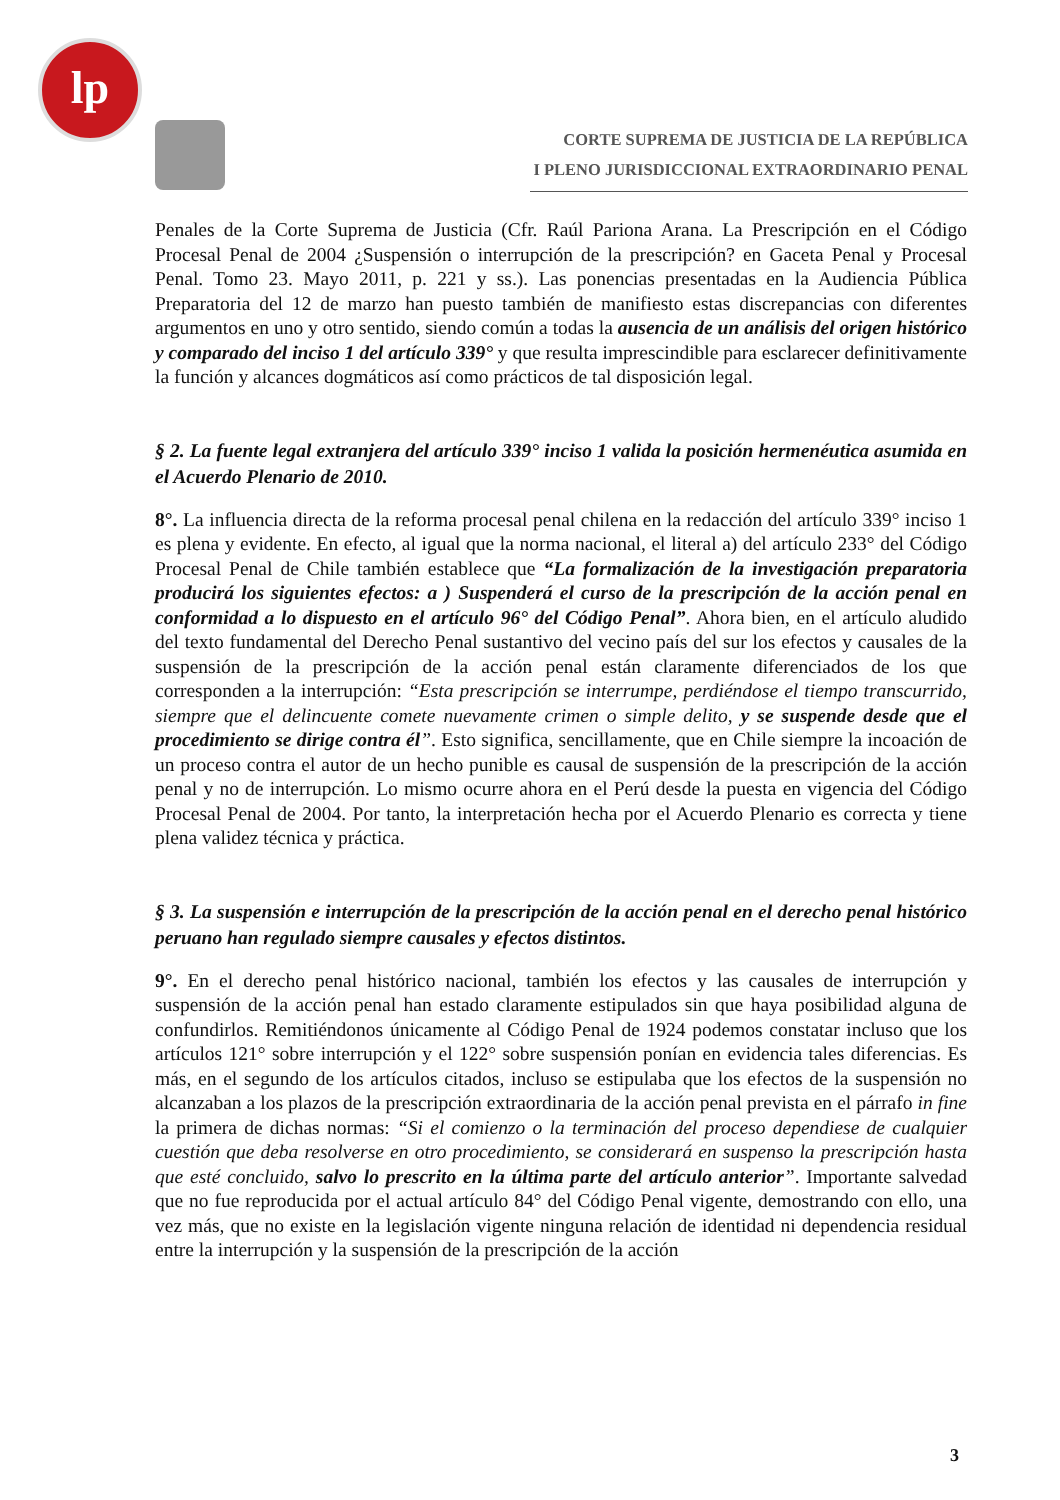lp
CORTE SUPREMA DE JUSTICIA DE LA REPÚBLICA
I PLENO JURISDICCIONAL EXTRAORDINARIO PENAL
Penales de la Corte Suprema de Justicia (Cfr. Raúl Pariona Arana. La Prescripción en el Código Procesal Penal de 2004 ¿Suspensión o interrupción de la prescripción? en Gaceta Penal y Procesal Penal. Tomo 23. Mayo 2011, p. 221 y ss.). Las ponencias presentadas en la Audiencia Pública Preparatoria del 12 de marzo han puesto también de manifiesto estas discrepancias con diferentes argumentos en uno y otro sentido, siendo común a todas la ausencia de un análisis del origen histórico y comparado del inciso 1 del artículo 339° y que resulta imprescindible para esclarecer definitivamente la función y alcances dogmáticos así como prácticos de tal disposición legal.
§ 2. La fuente legal extranjera del artículo 339° inciso 1 valida la posición hermenéutica asumida en el Acuerdo Plenario de 2010.
8°. La influencia directa de la reforma procesal penal chilena en la redacción del artículo 339° inciso 1 es plena y evidente. En efecto, al igual que la norma nacional, el literal a) del artículo 233° del Código Procesal Penal de Chile también establece que “La formalización de la investigación preparatoria producirá los siguientes efectos: a ) Suspenderá el curso de la prescripción de la acción penal en conformidad a lo dispuesto en el artículo 96° del Código Penal”. Ahora bien, en el artículo aludido del texto fundamental del Derecho Penal sustantivo del vecino país del sur los efectos y causales de la suspensión de la prescripción de la acción penal están claramente diferenciados de los que corresponden a la interrupción: “Esta prescripción se interrumpe, perdiéndose el tiempo transcurrido, siempre que el delincuente comete nuevamente crimen o simple delito, y se suspende desde que el procedimiento se dirige contra él”. Esto significa, sencillamente, que en Chile siempre la incoación de un proceso contra el autor de un hecho punible es causal de suspensión de la prescripción de la acción penal y no de interrupción. Lo mismo ocurre ahora en el Perú desde la puesta en vigencia del Código Procesal Penal de 2004. Por tanto, la interpretación hecha por el Acuerdo Plenario es correcta y tiene plena validez técnica y práctica.
§ 3. La suspensión e interrupción de la prescripción de la acción penal en el derecho penal histórico peruano han regulado siempre causales y efectos distintos.
9°. En el derecho penal histórico nacional, también los efectos y las causales de interrupción y suspensión de la acción penal han estado claramente estipulados sin que haya posibilidad alguna de confundirlos. Remitiéndonos únicamente al Código Penal de 1924 podemos constatar incluso que los artículos 121° sobre interrupción y el 122° sobre suspensión ponían en evidencia tales diferencias. Es más, en el segundo de los artículos citados, incluso se estipulaba que los efectos de la suspensión no alcanzaban a los plazos de la prescripción extraordinaria de la acción penal prevista en el párrafo in fine la primera de dichas normas: “Si el comienzo o la terminación del proceso dependiese de cualquier cuestión que deba resolverse en otro procedimiento, se considerará en suspenso la prescripción hasta que esté concluido, salvo lo prescrito en la última parte del artículo anterior”. Importante salvedad que no fue reproducida por el actual artículo 84° del Código Penal vigente, demostrando con ello, una vez más, que no existe en la legislación vigente ninguna relación de identidad ni dependencia residual entre la interrupción y la suspensión de la prescripción de la acción
3